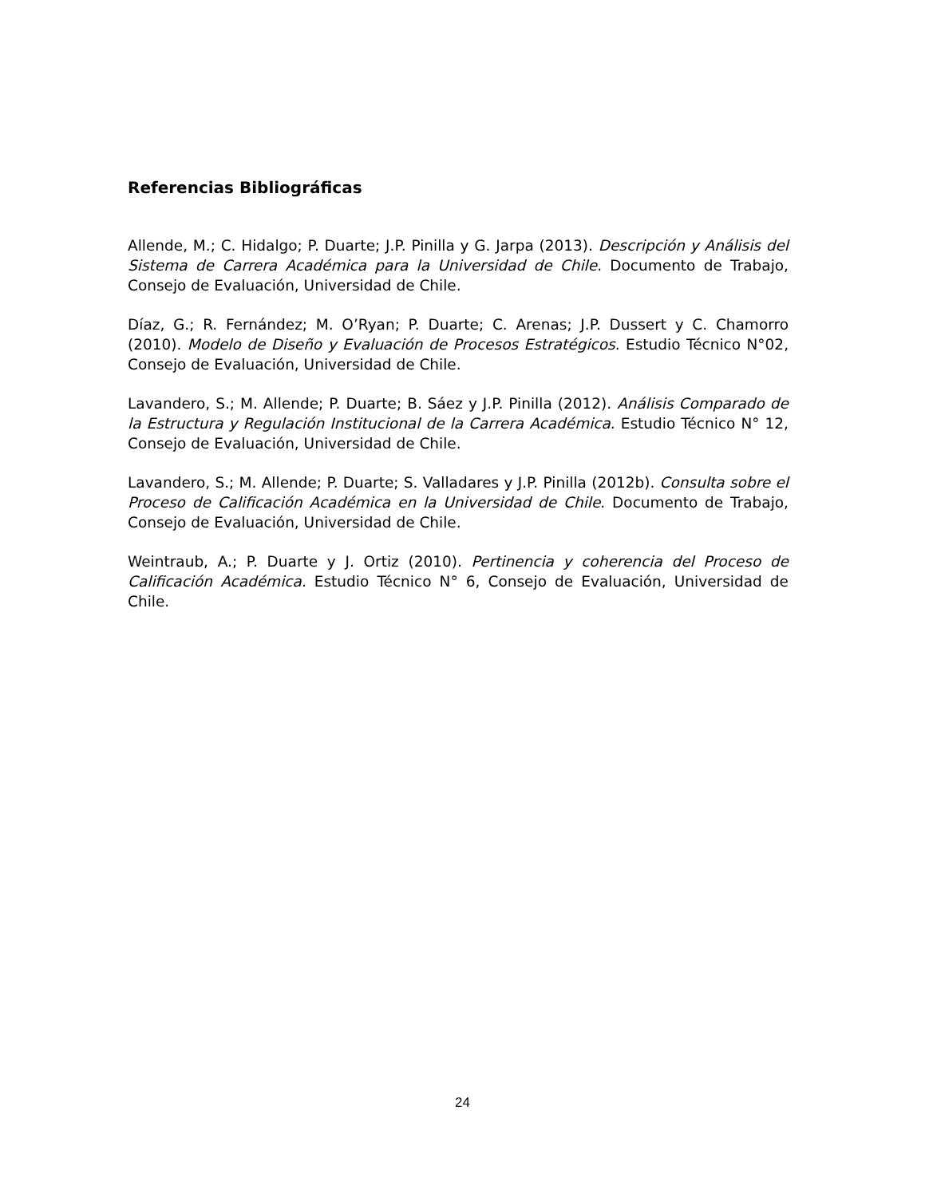Referencias Bibliográficas
Allende, M.; C. Hidalgo; P. Duarte; J.P. Pinilla y G. Jarpa (2013). Descripción y Análisis del Sistema de Carrera Académica para la Universidad de Chile. Documento de Trabajo, Consejo de Evaluación, Universidad de Chile.
Díaz, G.; R. Fernández; M. O’Ryan; P. Duarte; C. Arenas; J.P. Dussert y C. Chamorro (2010). Modelo de Diseño y Evaluación de Procesos Estratégicos. Estudio Técnico N°02, Consejo de Evaluación, Universidad de Chile.
Lavandero, S.; M. Allende; P. Duarte; B. Sáez y J.P. Pinilla (2012). Análisis Comparado de la Estructura y Regulación Institucional de la Carrera Académica. Estudio Técnico N° 12, Consejo de Evaluación, Universidad de Chile.
Lavandero, S.; M. Allende; P. Duarte; S. Valladares y J.P. Pinilla (2012b). Consulta sobre el Proceso de Calificación Académica en la Universidad de Chile. Documento de Trabajo, Consejo de Evaluación, Universidad de Chile.
Weintraub, A.; P. Duarte y J. Ortiz (2010). Pertinencia y coherencia del Proceso de Calificación Académica. Estudio Técnico N° 6, Consejo de Evaluación, Universidad de Chile.
24